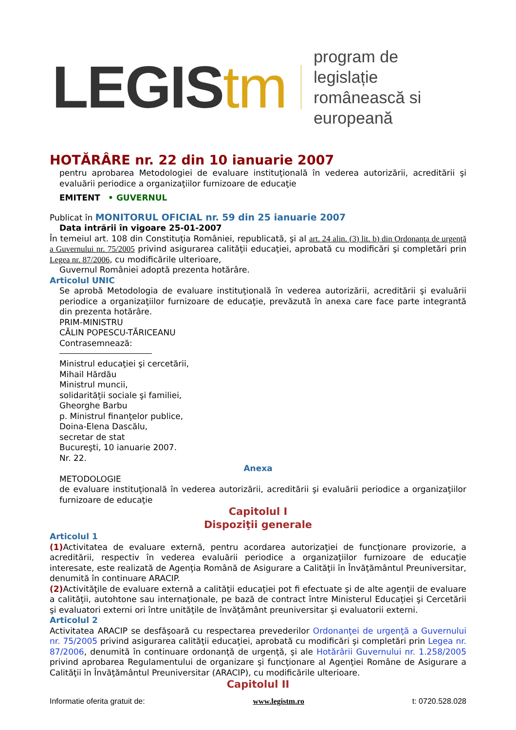LEGIStm program de legislație
românească si europeană
HOTĂRÂRE nr. 22 din 10 ianuarie 2007
pentru aprobarea Metodologiei de evaluare instituţională în vederea autorizării, acreditării şi evaluării periodice a organizaţiilor furnizoare de educaţie
EMITENT • GUVERNUL
Publicat în MONITORUL OFICIAL nr. 59 din 25 ianuarie 2007
Data intrării în vigoare 25-01-2007
În temeiul art. 108 din Constituţia României, republicată, şi al art. 24 alin. (3) lit. b) din Ordonanţa de urgenţă a Guvernului nr. 75/2005 privind asigurarea calităţii educaţiei, aprobată cu modificări şi completări prin Legea nr. 87/2006, cu modificările ulterioare,
Guvernul României adoptă prezenta hotărâre.
Articolul UNIC
Se aprobă Metodologia de evaluare instituţională în vederea autorizării, acreditării şi evaluării periodice a organizaţiilor furnizoare de educaţie, prevăzută în anexa care face parte integrantă din prezenta hotărâre.
PRIM-MINISTRU
CĂLIN POPESCU-TĂRICEANU
Contrasemnează:
Ministrul educaţiei şi cercetării,
Mihail Hărdău
Ministrul muncii,
solidarităţii sociale şi familiei,
Gheorghe Barbu
p. Ministrul finanţelor publice,
Doina-Elena Dascălu,
secretar de stat
Bucureşti, 10 ianuarie 2007.
Nr. 22.
Anexa
METODOLOGIE
de evaluare instituţională în vederea autorizării, acreditării şi evaluării periodice a organizaţiilor furnizoare de educaţie
Capitolul I
Dispoziţii generale
Articolul 1
(1) Activitatea de evaluare externă, pentru acordarea autorizaţiei de funcţionare provizorie, a acreditării, respectiv în vederea evaluării periodice a organizaţiilor furnizoare de educaţie interesate, este realizată de Agenţia Română de Asigurare a Calităţii în Învăţământul Preuniversitar, denumită în continuare ARACIP.
(2) Activităţile de evaluare externă a calităţii educaţiei pot fi efectuate şi de alte agenţii de evaluare a calităţii, autohtone sau internaţionale, pe bază de contract între Ministerul Educaţiei şi Cercetării şi evaluatori externi ori între unităţile de învăţământ preuniversitar şi evaluatorii externi.
Articolul 2
Activitatea ARACIP se desfăşoară cu respectarea prevederilor Ordonanţei de urgenţă a Guvernului nr. 75/2005 privind asigurarea calităţii educaţiei, aprobată cu modificări şi completări prin Legea nr. 87/2006, denumită în continuare ordonanţă de urgenţă, şi ale Hotărârii Guvernului nr. 1.258/2005 privind aprobarea Regulamentului de organizare şi funcţionare al Agenţiei Române de Asigurare a Calităţii în Învăţământul Preuniversitar (ARACIP), cu modificările ulterioare.
Capitolul II
Informatie oferita gratuit de: www.legistm.ro t: 0720.528.028